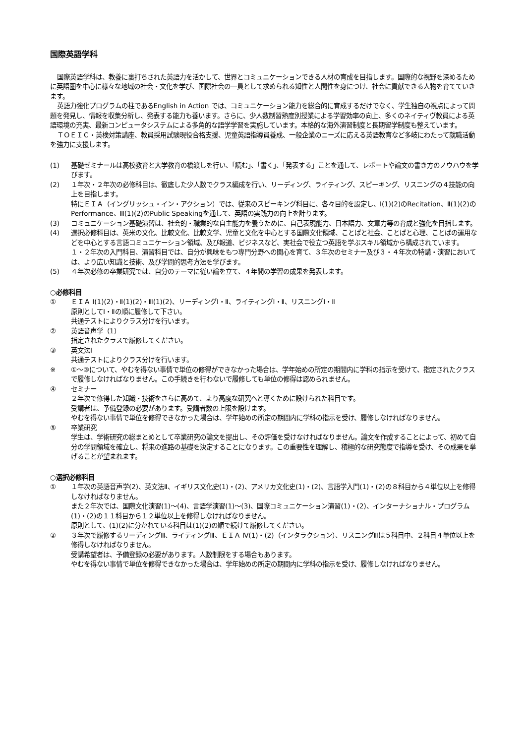国際英語学科
国際英語学科は、教養に裏打ちされた英語力を活かして、世界とコミュニケーションできる人材の育成を目指します。国際的な視野を深めるために英語圏を中心に様々な地域の社会・文化を学び、国際社会の一員として求められる知性と人間性を身につけ、社会に貢献できる人物を育てていきます。
英語力強化プログラムの柱であるEnglish in Action では、コミュニケーション能力を総合的に育成するだけでなく、学生独自の視点によって問題を発見し、情報を収集分析し、発表する能力も養います。さらに、少人数制習熟度別授業による学習効率の向上、多くのネイティヴ教員による英語環境の充実、最新コンピュータシステムによる多角的な語学学習を実施しています。本格的な海外演習制度と長期留学制度も整えています。
ＴＯＥＩＣ・英検対策講座、教員採用試験現役合格支援、児童英語指導員養成、一般企業のニーズに応える英語教育など多岐にわたって就職活動を強力に支援します。
(1) 基礎ゼミナールは高校教育と大学教育の橋渡しを行い、「読む」、「書く」、「発表する」ことを通して、レポートや論文の書き方のノウハウを学びます。
(2) １年次・２年次の必修科目は、徹底した少人数でクラス編成を行い、リーディング、ライティング、スピーキング、リスニングの４技能の向上を目指します。
特にＥＩＡ（イングリッシュ・イン・アクション）では、従来のスピーキング科目に、各々目的を設定し、Ⅰ(1)(2)のRecitation、Ⅱ(1)(2)のPerformance、Ⅲ(1)(2)のPublic Speakingを通して、英語の実践力の向上を計ります。
(3) コミュニケーション基礎演習は、社会的・職業的な自主能力を養うために、自己表現能力、日本語力、文章力等の育成と強化を目指します。
(4) 選択必修科目は、英米の文化、比較文化、比較文学、児童と文化を中心とする国際文化領域、ことばと社会、ことばと心理、ことばの運用などを中心とする言語コミュニケーション領域、及び報道、ビジネスなど、実社会で役立つ英語を学ぶスキル領域から構成されています。
１・２年次の入門科目、演習科目では、自分が興味をもつ専門分野への関心を育て、３年次のセミナー及び３・４年次の特講・演習においては、より広い知識と技術、及び学問的思考方法を学びます。
(5) ４年次必修の卒業研究では、自分のテーマに従い論を立て、４年間の学習の成果を発表します。
○必修科目
① ＥＩＡ Ⅰ(1)(2)・Ⅱ(1)(2)・Ⅲ(1)(2)、リーディングⅠ・Ⅱ、ライティングⅠ・Ⅱ、リスニングⅠ・Ⅱ
原則としてⅠ・Ⅱの順に履修して下さい。
共通テストによりクラス分けを行います。
② 英語音声学（1）
指定されたクラスで履修してください。
③ 英文法Ⅰ
共通テストによりクラス分けを行います。
※ ①～③について、やむを得ない事情で単位の修得ができなかった場合は、学年始めの所定の期間内に学科の指示を受けて、指定されたクラスで履修しなければなりません。この手続きを行わないで履修しても単位の修得は認められません。
④ セミナー
２年次で修得した知識・技術をさらに高めて、より高度な研究へと導くために設けられた科目です。
受講者は、予備登録の必要があります。受講者数の上限を設けます。
やむを得ない事情で単位を修得できなかった場合は、学年始めの所定の期間内に学科の指示を受け、履修しなければなりません。
⑤ 卒業研究
学生は、学術研究の総まとめとして卒業研究の論文を提出し、その評価を受けなければなりません。論文を作成することによって、初めて自分の学問領域を確立し、将来の進路の基礎を決定することになります。この重要性を理解し、積極的な研究態度で指導を受け、その成果を挙げることが望まれます。
○選択必修科目
① １年次の英語音声学(2)、英文法Ⅱ、イギリス文化史(1)・(2)、アメリカ文化史(1)・(2)、言語学入門(1)・(2)の８科目から４単位以上を修得しなければなりません。
また２年次では、国際文化演習(1)～(4)、言語学演習(1)～(3)、国際コミュニケーション演習(1)・(2)、インターナショナル・プログラム(1)・(2)の１１科目から１２単位以上を修得しなければなりません。
原則として、(1)(2)に分かれている科目は(1)(2)の順で続けて履修してください。
② ３年次で履修するリーディングⅢ、ライティングⅢ、ＥＩＡ Ⅳ(1)・(2)（インタラクション）、リスニングⅢは５科目中、２科目４単位以上を修得しなければなりません。
受講希望者は、予備登録の必要があります。人数制限をする場合もあります。
やむを得ない事情で単位を修得できなかった場合は、学年始めの所定の期間内に学科の指示を受け、履修しなければなりません。